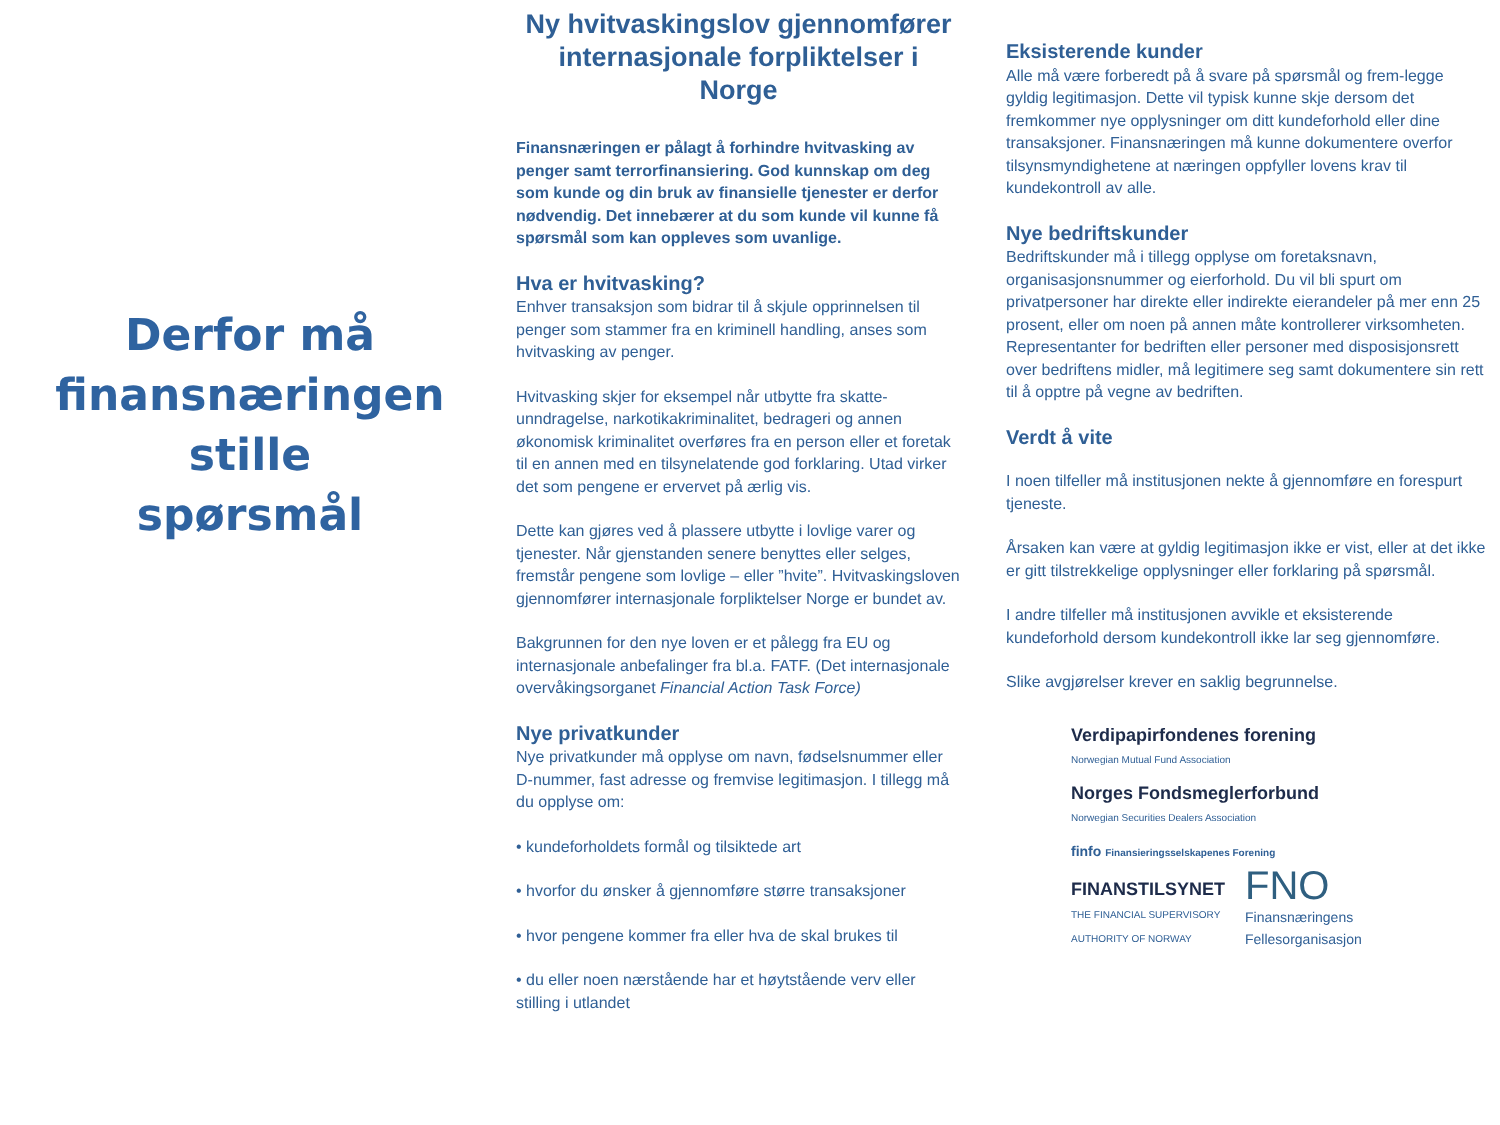Derfor må
finansnæringen
stille
spørsmål
Ny hvitvaskingslov gjennomfører internasjonale forpliktelser i Norge
Finansnæringen er pålagt å forhindre hvitvasking av penger samt terrorfinansiering. God kunnskap om deg som kunde og din bruk av finansielle tjenester er derfor nødvendig. Det innebærer at du som kunde vil kunne få spørsmål som kan oppleves som uvanlige.
Hva er hvitvasking?
Enhver transaksjon som bidrar til å skjule opprinnelsen til penger som stammer fra en kriminell handling, anses som hvitvasking av penger.
Hvitvasking skjer for eksempel når utbytte fra skatte-unndragelse, narkotikakriminalitet, bedrageri og annen økonomisk kriminalitet overføres fra en person eller et foretak til en annen med en tilsynelatende god forklaring. Utad virker det som pengene er ervervet på ærlig vis.
Dette kan gjøres ved å plassere utbytte i lovlige varer og tjenester. Når gjenstanden senere benyttes eller selges, fremstår pengene som lovlige – eller ”hvite”. Hvitvaskingsloven gjennomfører internasjonale forpliktelser Norge er bundet av.
Bakgrunnen for den nye loven er et pålegg fra EU og internasjonale anbefalinger fra bl.a. FATF. (Det internasjonale overvåkingsorganet Financial Action Task Force)
Nye privatkunder
Nye privatkunder må opplyse om navn, fødselsnummer eller D-nummer, fast adresse og fremvise legitimasjon. I tillegg må du opplyse om:
• kundeforholdets formål og tilsiktede art
• hvorfor du ønsker å gjennomføre større transaksjoner
• hvor pengene kommer fra eller hva de skal brukes til
• du eller noen nærstående har et høytstående verv eller stilling i utlandet
Eksisterende kunder
Alle må være forberedt på å svare på spørsmål og frem-legge gyldig legitimasjon. Dette vil typisk kunne skje dersom det fremkommer nye opplysninger om ditt kundeforhold eller dine transaksjoner. Finansnæringen må kunne dokumentere overfor tilsynsmyndighetene at næringen oppfyller lovens krav til kundekontroll av alle.
Nye bedriftskunder
Bedriftskunder må i tillegg opplyse om foretaksnavn, organisasjonsnummer og eierforhold. Du vil bli spurt om privatpersoner har direkte eller indirekte eierandeler på mer enn 25 prosent, eller om noen på annen måte kontrollerer virksomheten. Representanter for bedriften eller personer med disposisjonsrett over bedriftens midler, må legitimere seg samt dokumentere sin rett til å opptre på vegne av bedriften.
Verdt å vite
I noen tilfeller må institusjonen nekte å gjennomføre en forespurt tjeneste.
Årsaken kan være at gyldig legitimasjon ikke er vist, eller at det ikke er gitt tilstrekkelige opplysninger eller forklaring på spørsmål.
I andre tilfeller må institusjonen avvikle et eksisterende kundeforhold dersom kundekontroll ikke lar seg gjennomføre.
Slike avgjørelser krever en saklig begrunnelse.
Verdipapirfondenes forening
Norwegian Mutual Fund Association
Norges Fondsmeglerforbund
Norwegian Securities Dealers Association
finfo Finansieringsselskapenes Forening
FINANSTILSYNET
THE FINANCIAL SUPERVISORY
AUTHORITY OF NORWAY
FNO
Finansnæringens
Fellesorganisasjon